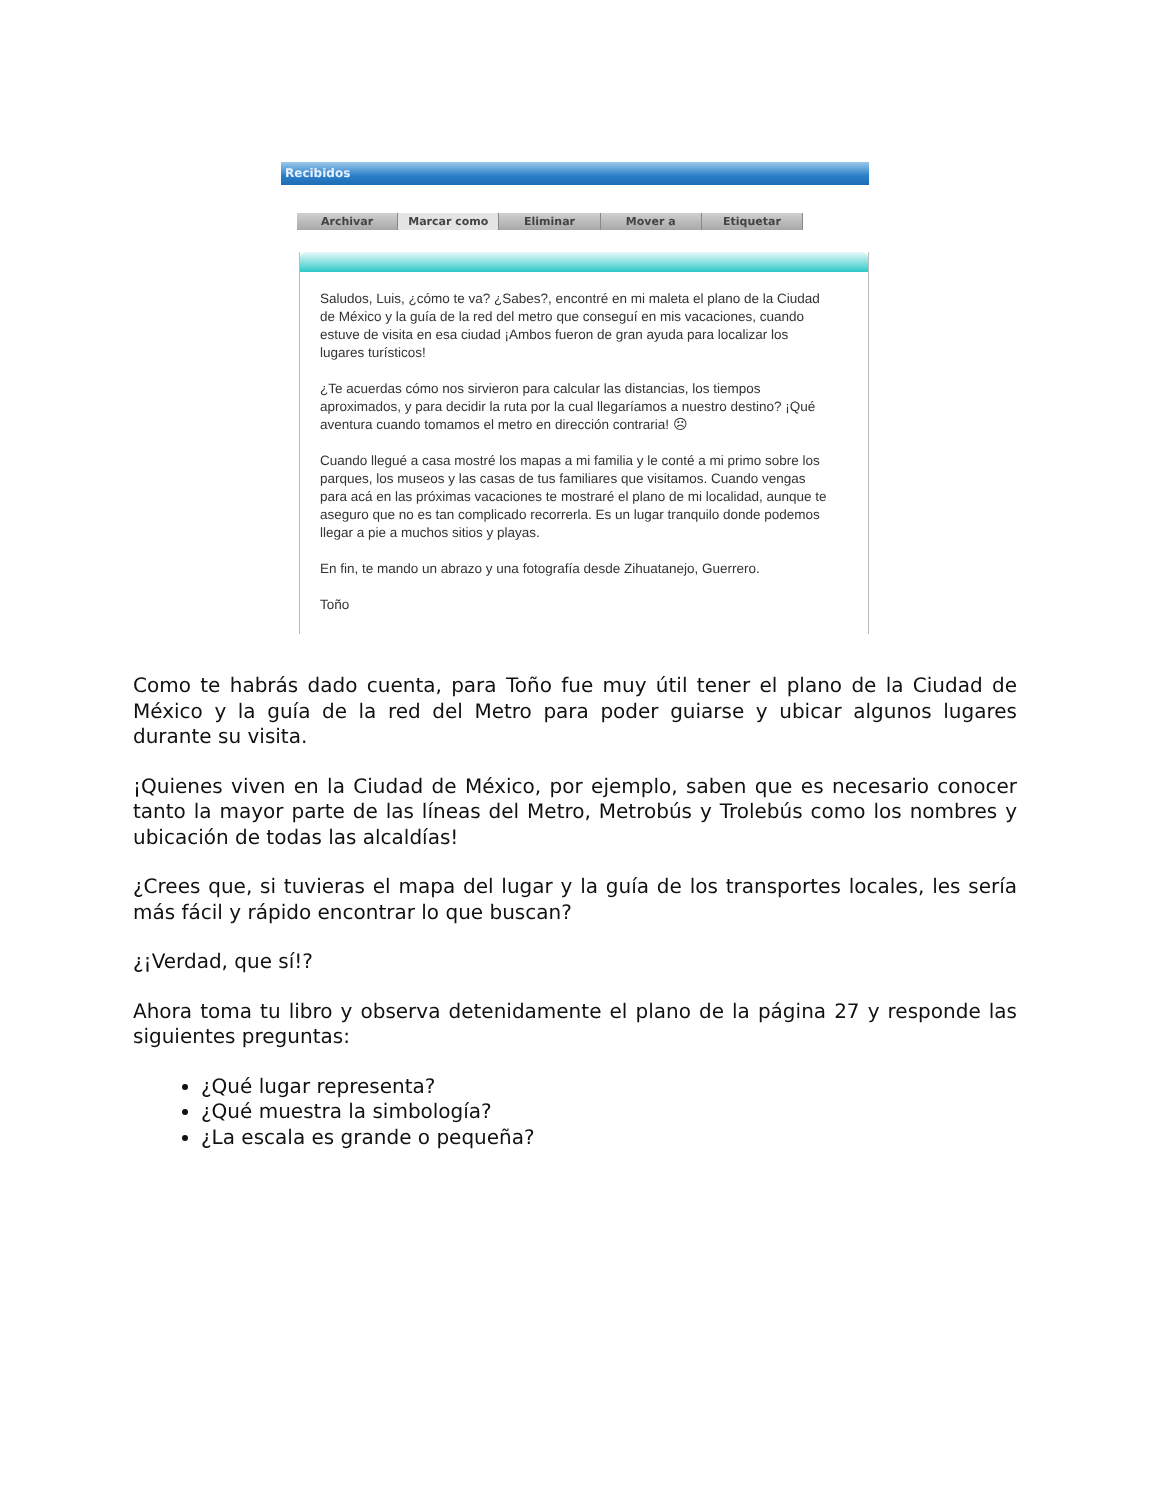Recibidos
Archivar Marcar como Eliminar Mover a Etiquetar
Saludos, Luis, ¿cómo te va? ¿Sabes?, encontré en mi maleta el plano de la Ciudad de México y la guía de la red del metro que conseguí en mis vacaciones, cuando estuve de visita en esa ciudad ¡Ambos fueron de gran ayuda para localizar los lugares turísticos!
¿Te acuerdas cómo nos sirvieron para calcular las distancias, los tiempos aproximados, y para decidir la ruta por la cual llegaríamos a nuestro destino? ¡Qué aventura cuando tomamos el metro en dirección contraria! ☹
Cuando llegué a casa mostré los mapas a mi familia y le conté a mi primo sobre los parques, los museos y las casas de tus familiares que visitamos. Cuando vengas para acá en las próximas vacaciones te mostraré el plano de mi localidad, aunque te aseguro que no es tan complicado recorrerla. Es un lugar tranquilo donde podemos llegar a pie a muchos sitios y playas.
En fin, te mando un abrazo y una fotografía desde Zihuatanejo, Guerrero.
Toño
Como te habrás dado cuenta, para Toño fue muy útil tener el plano de la Ciudad de México y la guía de la red del Metro para poder guiarse y ubicar algunos lugares durante su visita.
¡Quienes viven en la Ciudad de México, por ejemplo, saben que es necesario conocer tanto la mayor parte de las líneas del Metro, Metrobús y Trolebús como los nombres y ubicación de todas las alcaldías!
¿Crees que, si tuvieras el mapa del lugar y la guía de los transportes locales, les sería más fácil y rápido encontrar lo que buscan?
¿¡Verdad, que sí!?
Ahora toma tu libro y observa detenidamente el plano de la página 27 y responde las siguientes preguntas:
¿Qué lugar representa?
¿Qué muestra la simbología?
¿La escala es grande o pequeña?